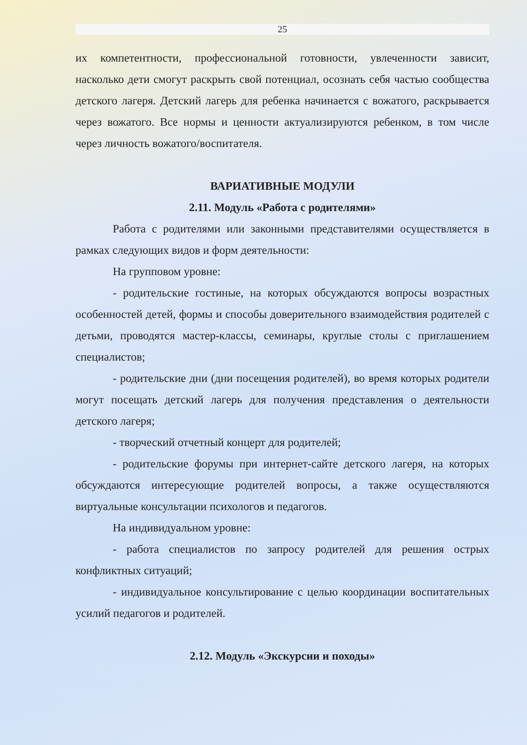25
их компетентности, профессиональной готовности, увлеченности зависит, насколько дети смогут раскрыть свой потенциал, осознать себя частью сообщества детского лагеря. Детский лагерь для ребенка начинается с вожатого, раскрывается через вожатого. Все нормы и ценности актуализируются ребенком, в том числе через личность вожатого/воспитателя.
ВАРИАТИВНЫЕ МОДУЛИ
2.11. Модуль «Работа с родителями»
Работа с родителями или законными представителями осуществляется в рамках следующих видов и форм деятельности:
На групповом уровне:
- родительские гостиные, на которых обсуждаются вопросы возрастных особенностей детей, формы и способы доверительного взаимодействия родителей с детьми, проводятся мастер-классы, семинары, круглые столы с приглашением специалистов;
- родительские дни (дни посещения родителей), во время которых родители могут посещать детский лагерь для получения представления о деятельности детского лагеря;
- творческий отчетный концерт для родителей;
- родительские форумы при интернет-сайте детского лагеря, на которых обсуждаются интересующие родителей вопросы, а также осуществляются виртуальные консультации психологов и педагогов.
На индивидуальном уровне:
- работа специалистов по запросу родителей для решения острых конфликтных ситуаций;
- индивидуальное консультирование с целью координации воспитательных усилий педагогов и родителей.
2.12. Модуль «Экскурсии и походы»